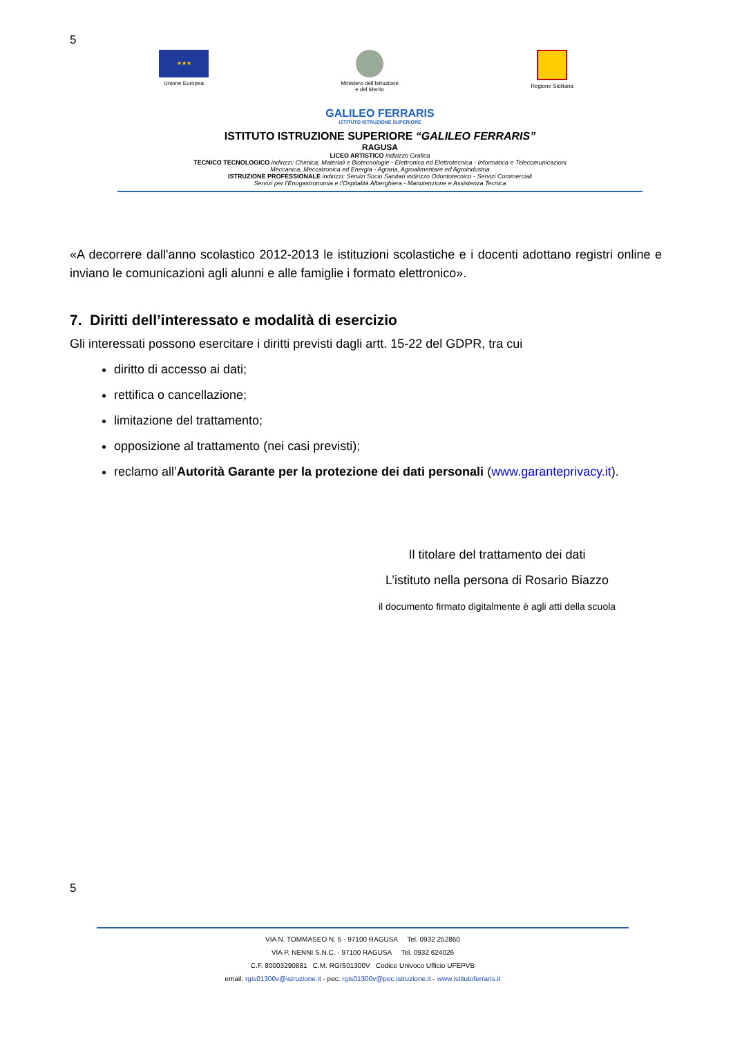5
★★★
Unione Europea
Ministero dell’Istruzione
e del Merito
Regione Siciliana
GALILEO FERRARIS
ISTITUTO ISTRUZIONE SUPERIORE
ISTITUTO ISTRUZIONE SUPERIORE “GALILEO FERRARIS”
RAGUSA
LICEO ARTISTICO indirizzo Grafica
TECNICO TECNOLOGICO indirizzi: Chimica, Materiali e Biotecnologie - Elettronica ed Elettrotecnica - Informatica e Telecomunicazioni
Meccanica, Meccatronica ed Energia - Agraria, Agroalimentare ed Agroindustria
ISTRUZIONE PROFESSIONALE indirizzi: Servizi Socio Sanitari indirizzo Odontotecnico - Servizi Commerciali
Servizi per l’Enogastronomia e l’Ospitalità Alberghiera - Manutenzione e Assistenza Tecnica
«A decorrere dall'anno scolastico 2012-2013 le istituzioni scolastiche e i docenti adottano registri online e inviano le comunicazioni agli alunni e alle famiglie i formato elettronico».
7. Diritti dell’interessato e modalità di esercizio
Gli interessati possono esercitare i diritti previsti dagli artt. 15-22 del GDPR, tra cui
diritto di accesso ai dati;
rettifica o cancellazione;
limitazione del trattamento;
opposizione al trattamento (nei casi previsti);
reclamo all’Autorità Garante per la protezione dei dati personali (www.garanteprivacy.it).
Il titolare del trattamento dei dati
L’istituto nella persona di Rosario Biazzo
il documento firmato digitalmente è agli atti della scuola
5
VIA N. TOMMASEO N. 5 - 97100 RAGUSA Tel. 0932 252860
VIA P. NENNI S.N.C. - 97100 RAGUSA Tel. 0932 624026
C.F. 80003290881 C.M. RGIS01300V Codice Univoco Ufficio UFEPVB
email: rgis01300v@istruzione.it - pec: rgis01300v@pec.istruzione.it - www.istitutoferraris.it